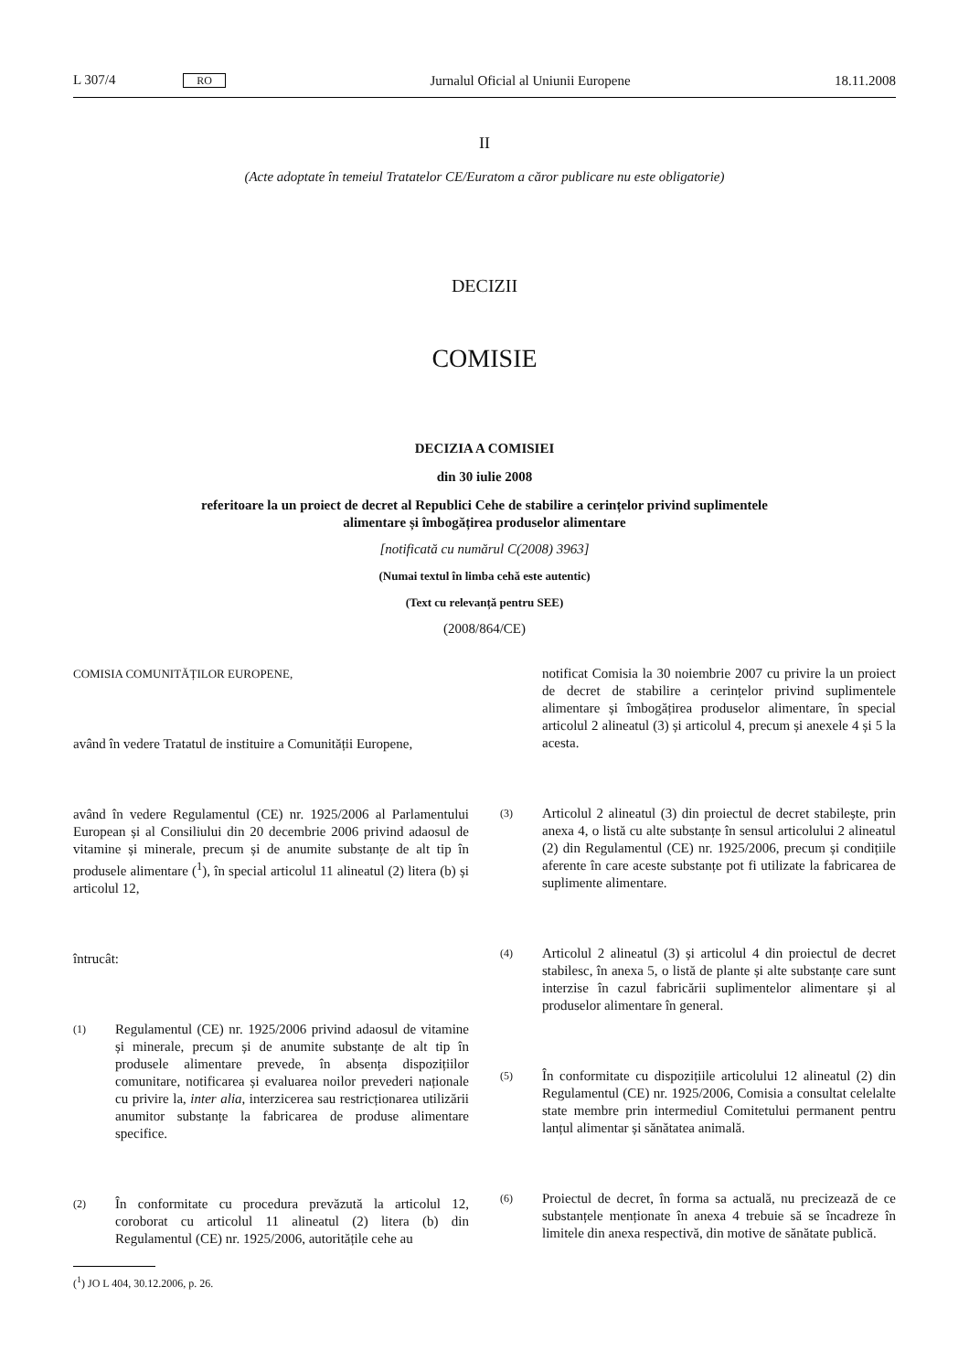L 307/4 RO Jurnalul Oficial al Uniunii Europene 18.11.2008
II
(Acte adoptate în temeiul Tratatelor CE/Euratom a căror publicare nu este obligatorie)
DECIZII
COMISIE
DECIZIA A COMISIEI
din 30 iulie 2008
referitoare la un proiect de decret al Republici Cehe de stabilire a cerințelor privind suplimentele
alimentare și îmbogățirea produselor alimentare
[notificată cu numărul C(2008) 3963]
(Numai textul în limba cehă este autentic)
(Text cu relevanță pentru SEE)
(2008/864/CE)
COMISIA COMUNITĂȚILOR EUROPENE,
având în vedere Tratatul de instituire a Comunității Europene,
având în vedere Regulamentul (CE) nr. 1925/2006 al Parlamentului European și al Consiliului din 20 decembrie 2006 privind adaosul de vitamine și minerale, precum și de anumite substanțe de alt tip în produsele alimentare (<sup>1</sup>), în special articolul 11 alineatul (2) litera (b) și articolul 12,
întrucât:
(1)
Regulamentul (CE) nr. 1925/2006 privind adaosul de vitamine și minerale, precum și de anumite substanțe de alt tip în produsele alimentare prevede, în absența dispozițiilor comunitare, notificarea și evaluarea noilor prevederi naționale cu privire la, inter alia, interzicerea sau restricționarea utilizării anumitor substanțe la fabricarea de produse alimentare specifice.
(2)
În conformitate cu procedura prevăzută la articolul 12, coroborat cu articolul 11 alineatul (2) litera (b) din Regulamentul (CE) nr. 1925/2006, autoritățile cehe au
(<sup>1</sup>) JO L 404, 30.12.2006, p. 26.
notificat Comisia la 30 noiembrie 2007 cu privire la un proiect de decret de stabilire a cerințelor privind suplimentele alimentare și îmbogățirea produselor alimentare, în special articolul 2 alineatul (3) și articolul 4, precum și anexele 4 și 5 la acesta.
(3)
Articolul 2 alineatul (3) din proiectul de decret stabilește, prin anexa 4, o listă cu alte substanțe în sensul articolului 2 alineatul (2) din Regulamentul (CE) nr. 1925/2006, precum și condițiile aferente în care aceste substanțe pot fi utilizate la fabricarea de suplimente alimentare.
(4)
Articolul 2 alineatul (3) și articolul 4 din proiectul de decret stabilesc, în anexa 5, o listă de plante și alte substanțe care sunt interzise în cazul fabricării suplimentelor alimentare și al produselor alimentare în general.
(5)
În conformitate cu dispozițiile articolului 12 alineatul (2) din Regulamentul (CE) nr. 1925/2006, Comisia a consultat celelalte state membre prin intermediul Comitetului permanent pentru lanțul alimentar și sănătatea animală.
(6)
Proiectul de decret, în forma sa actuală, nu precizează de ce substanțele menționate în anexa 4 trebuie să se încadreze în limitele din anexa respectivă, din motive de sănătate publică.